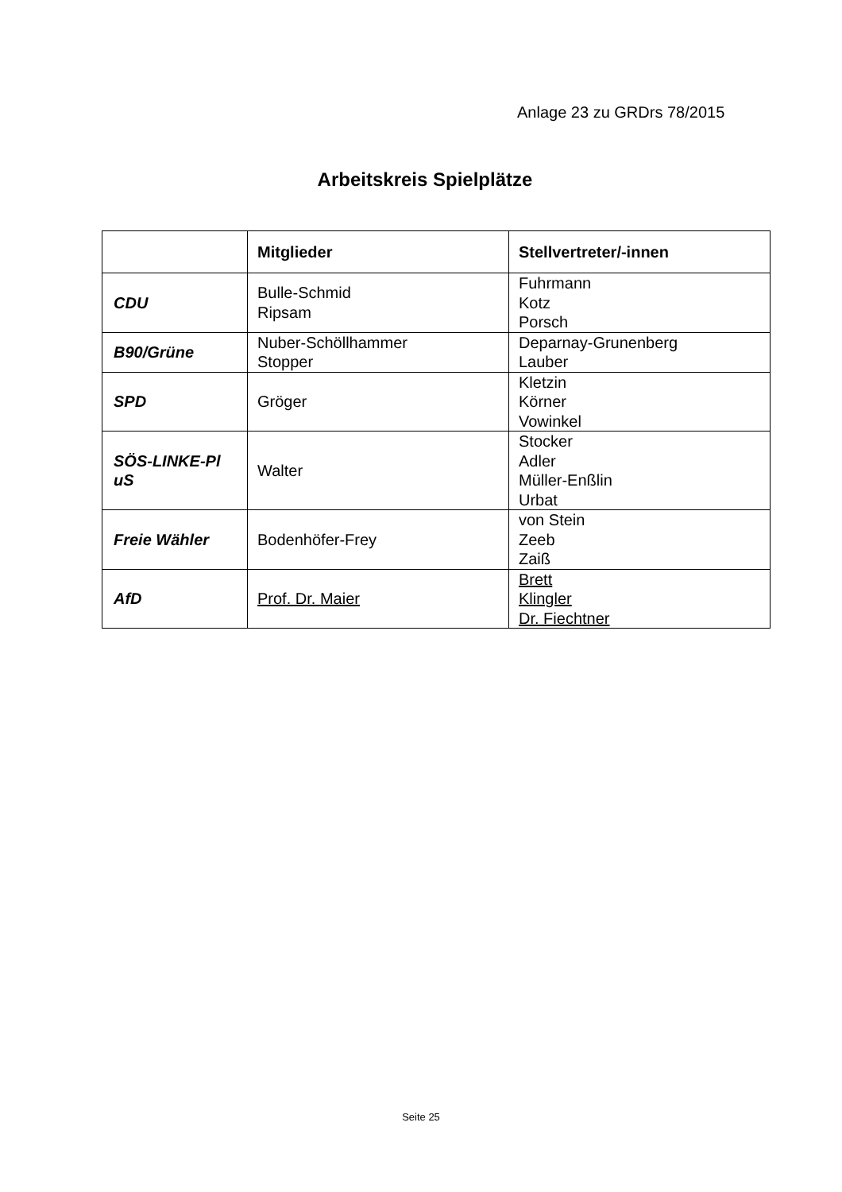Anlage 23 zu GRDrs 78/2015
Arbeitskreis Spielplätze
| | Mitglieder | Stellvertreter/-innen |
| --- | --- | --- |
| CDU | Bulle-Schmid Ripsam | Fuhrmann Kotz Porsch |
| B90/Grüne | Nuber-Schöllhammer Stopper | Deparnay-Grunenberg Lauber |
| SPD | Gröger | Kletzin Körner Vowinkel |
| SÖS-LINKE-Pl uS | Walter | Stocker Adler Müller-Enßlin Urbat |
| Freie Wähler | Bodenhöfer-Frey | von Stein Zeeb Zaiß |
| AfD | Prof. Dr. Maier | Brett Klingler Dr. Fiechtner |
Seite 25